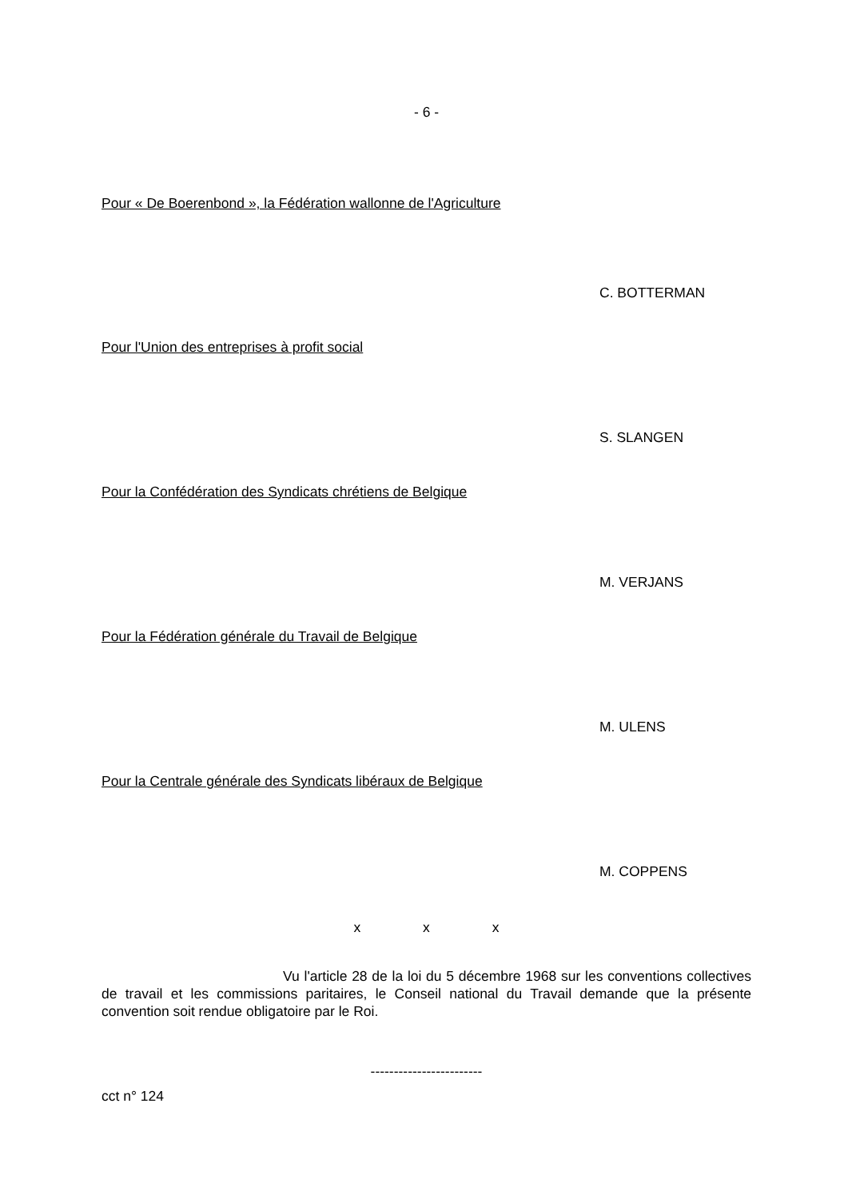- 6 -
Pour « De Boerenbond », la Fédération wallonne de l'Agriculture
C. BOTTERMAN
Pour l'Union des entreprises à profit social
S. SLANGEN
Pour la Confédération des Syndicats chrétiens de Belgique
M. VERJANS
Pour la Fédération générale du Travail de Belgique
M. ULENS
Pour la Centrale générale des Syndicats libéraux de Belgique
M. COPPENS
x x x
Vu l'article 28 de la loi du 5 décembre 1968 sur les conventions collectives de travail et les commissions paritaires, le Conseil national du Travail demande que la présente convention soit rendue obligatoire par le Roi.
------------------------
cct n° 124